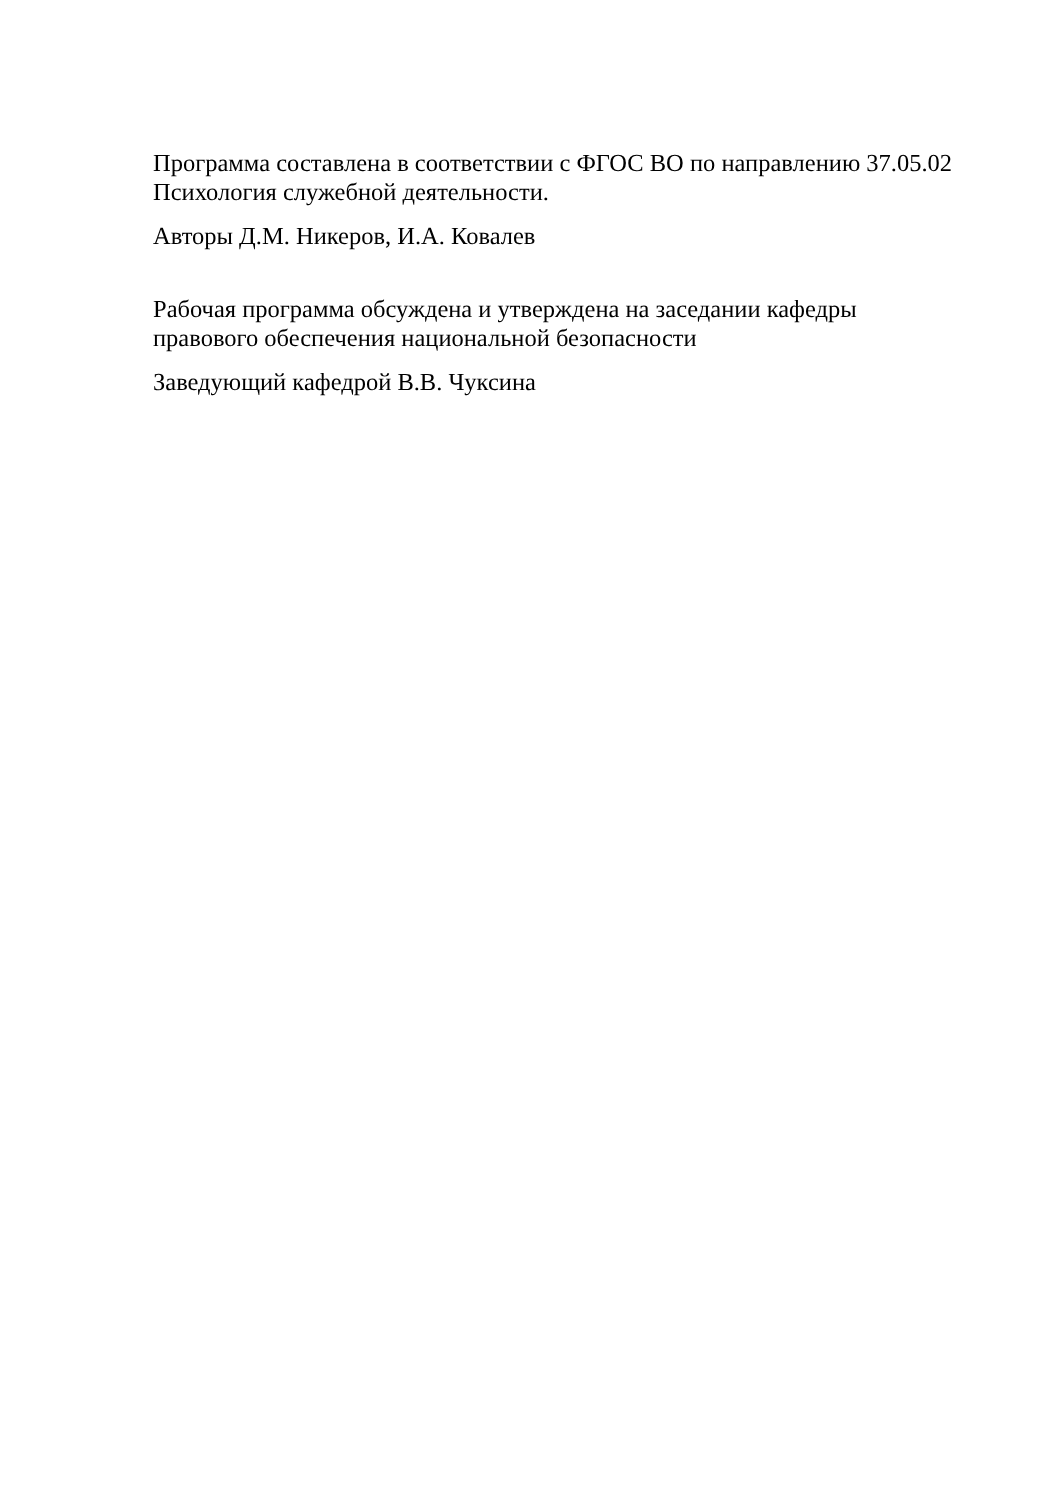Программа составлена в соответствии с ФГОС ВО по направлению 37.05.02 Психология служебной деятельности.
Авторы Д.М. Никеров, И.А. Ковалев
Рабочая программа обсуждена и утверждена на заседании кафедры
правового обеспечения национальной безопасности
Заведующий кафедрой В.В. Чуксина